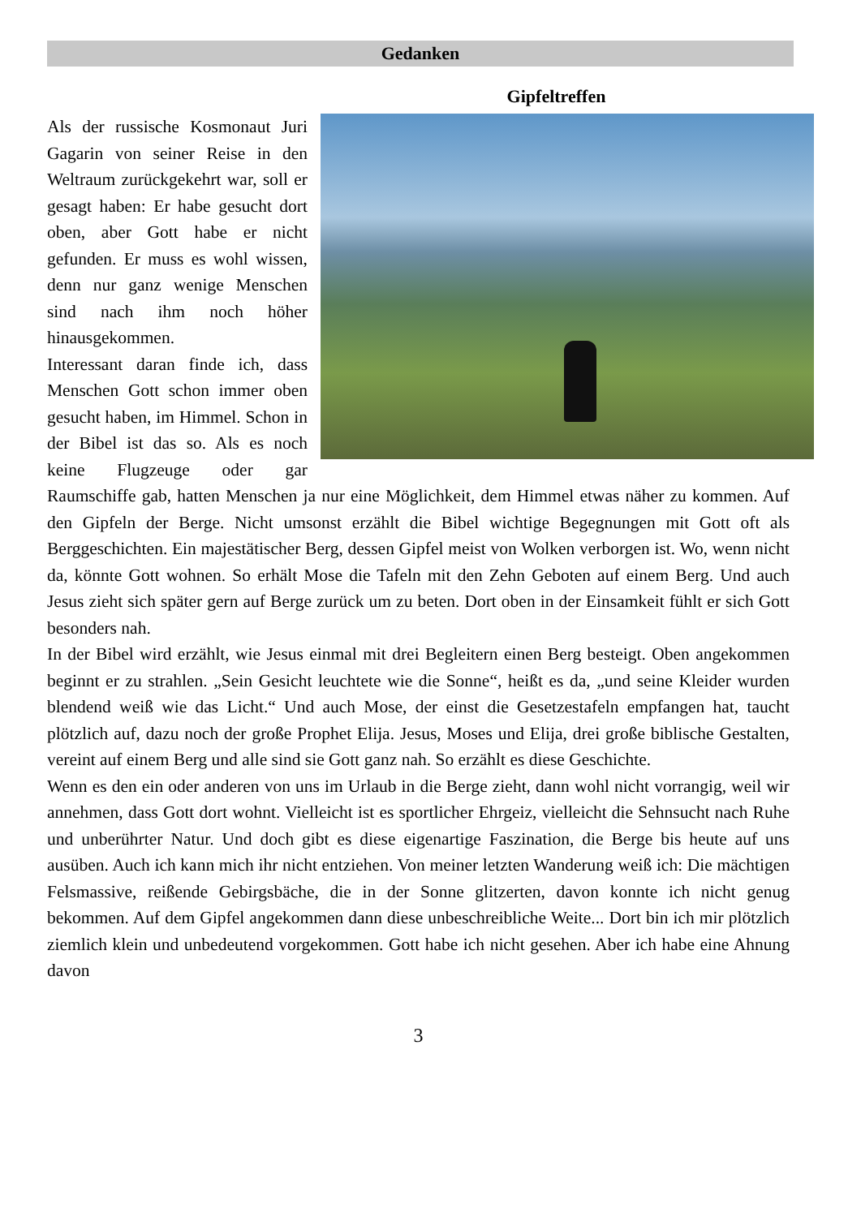Gedanken
Gipfeltreffen
Als der russische Kosmonaut Juri Gagarin von seiner Reise in den Weltraum zurückgekehrt war, soll er gesagt haben: Er habe gesucht dort oben, aber Gott habe er nicht gefunden. Er muss es wohl wissen, denn nur ganz wenige Menschen sind nach ihm noch höher hinausgekommen.
Interessant daran finde ich, dass Menschen Gott schon immer oben gesucht haben, im Himmel. Schon in der Bibel ist das so. Als es noch keine Flugzeuge oder gar Raumschiffe gab, hatten Menschen ja nur eine Möglichkeit, dem Himmel etwas näher zu kommen. Auf den Gipfeln der Berge. Nicht umsonst erzählt die Bibel wichtige Begegnungen mit Gott oft als Berggeschichten. Ein majestätischer Berg, dessen Gipfel meist von Wolken verborgen ist. Wo, wenn nicht da, könnte Gott wohnen. So erhält Mose die Tafeln mit den Zehn Geboten auf einem Berg. Und auch Jesus zieht sich später gern auf Berge zurück um zu beten. Dort oben in der Einsamkeit fühlt er sich Gott besonders nah.
In der Bibel wird erzählt, wie Jesus einmal mit drei Begleitern einen Berg besteigt. Oben angekommen beginnt er zu strahlen. „Sein Gesicht leuchtete wie die Sonne“, heißt es da, „und seine Kleider wurden blendend weiß wie das Licht.“ Und auch Mose, der einst die Gesetzestafeln empfangen hat, taucht plötzlich auf, dazu noch der große Prophet Elija. Jesus, Moses und Elija, drei große biblische Gestalten, vereint auf einem Berg und alle sind sie Gott ganz nah. So erzählt es diese Geschichte.
Wenn es den ein oder anderen von uns im Urlaub in die Berge zieht, dann wohl nicht vorrangig, weil wir annehmen, dass Gott dort wohnt. Vielleicht ist es sportlicher Ehrgeiz, vielleicht die Sehnsucht nach Ruhe und unberührter Natur. Und doch gibt es diese eigenartige Faszination, die Berge bis heute auf uns ausüben. Auch ich kann mich ihr nicht entziehen. Von meiner letzten Wanderung weiß ich: Die mächtigen Felsmassive, reißende Gebirgsbäche, die in der Sonne glitzerten, davon konnte ich nicht genug bekommen. Auf dem Gipfel angekommen dann diese unbeschreibliche Weite... Dort bin ich mir plötzlich ziemlich klein und unbedeutend vorgekommen. Gott habe ich nicht gesehen. Aber ich habe eine Ahnung davon
3